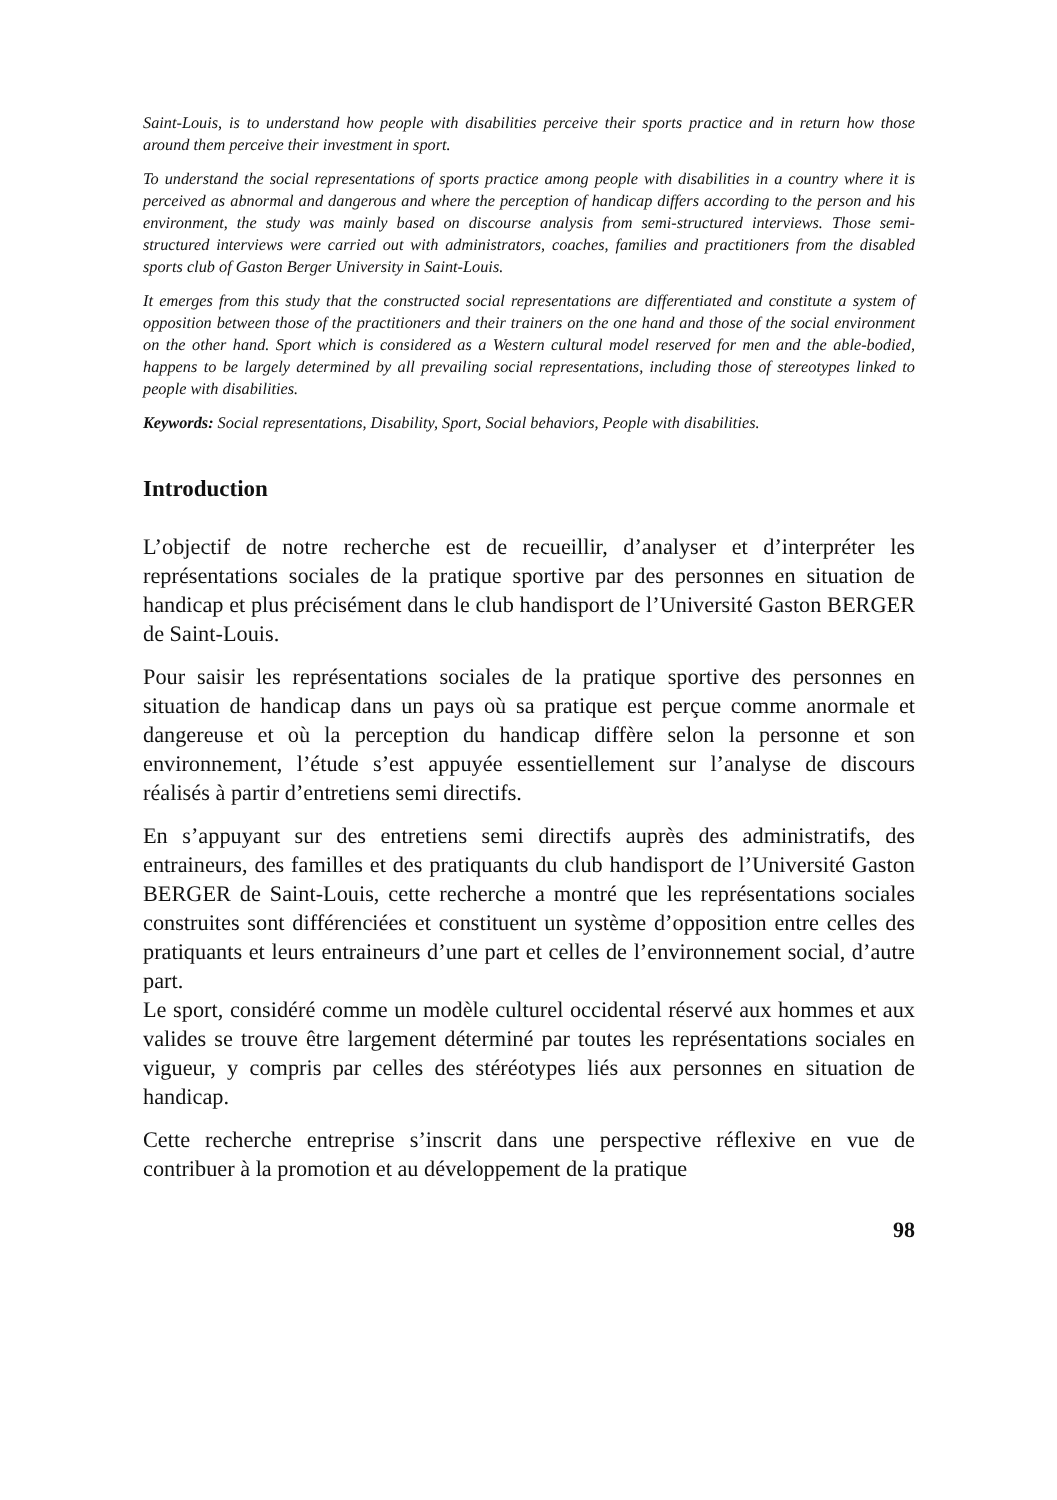Saint-Louis, is to understand how people with disabilities perceive their sports practice and in return how those around them perceive their investment in sport.
To understand the social representations of sports practice among people with disabilities in a country where it is perceived as abnormal and dangerous and where the perception of handicap differs according to the person and his environment, the study was mainly based on discourse analysis from semi-structured interviews. Those semi-structured interviews were carried out with administrators, coaches, families and practitioners from the disabled sports club of Gaston Berger University in Saint-Louis.
It emerges from this study that the constructed social representations are differentiated and constitute a system of opposition between those of the practitioners and their trainers on the one hand and those of the social environment on the other hand. Sport which is considered as a Western cultural model reserved for men and the able-bodied, happens to be largely determined by all prevailing social representations, including those of stereotypes linked to people with disabilities.
Keywords: Social representations, Disability, Sport, Social behaviors, People with disabilities.
Introduction
L’objectif de notre recherche est de recueillir, d’analyser et d’interpréter les représentations sociales de la pratique sportive par des personnes en situation de handicap et plus précisément dans le club handisport de l’Université Gaston BERGER de Saint-Louis.
Pour saisir les représentations sociales de la pratique sportive des personnes en situation de handicap dans un pays où sa pratique est perçue comme anormale et dangereuse et où la perception du handicap diffère selon la personne et son environnement, l’étude s’est appuyée essentiellement sur l’analyse de discours réalisés à partir d’entretiens semi directifs.
En s’appuyant sur des entretiens semi directifs auprès des administratifs, des entraineurs, des familles et des pratiquants du club handisport de l’Université Gaston BERGER de Saint-Louis, cette recherche a montré que les représentations sociales construites sont différenciées et constituent un système d’opposition entre celles des pratiquants et leurs entraineurs d’une part et celles de l’environnement social, d’autre part.
Le sport, considéré comme un modèle culturel occidental réservé aux hommes et aux valides se trouve être largement déterminé par toutes les représentations sociales en vigueur, y compris par celles des stéréotypes liés aux personnes en situation de handicap.
Cette recherche entreprise s’inscrit dans une perspective réflexive en vue de contribuer à la promotion et au développement de la pratique
98